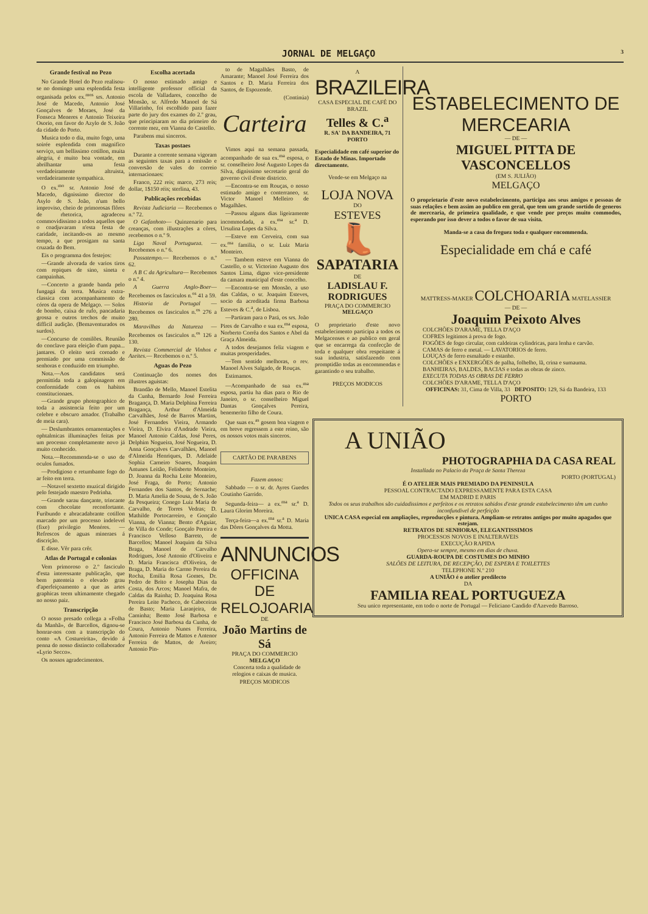JORNAL DE MELGAÇO 3
Grande festival no Pezo
No Grande Hotel do Pezo realisou-se no domingo uma esplendida festa organisada pelos ex.<sup>mos</sup> srs. Antonio José de Macedo, Antonio José Gonçalves de Moraes, José da Fonseca Meneres e Antonio Teixeira Osorio, em favor do Azylo de S. João da cidade do Porto.
Musica todo o dia, muito fogo, uma soirée esplendida com magnifico serviço, um bellissimo cotillon, muita alegria, é muito boa vontade, em abrilhantar uma festa verdadeiramente altruista, verdadeiramente sympathica.
O ex.<sup>mo</sup> sr. Antonio José de Macedo, dignissimo director do Asylo de S. João, n'um bello improviso, cheio de primorosas flôres de rhetorica, agradeceu commovidissimo a todos aquelles que o coadjuvaram n'esta festa de caridade, incitando-os ao mesmo tempo, a que prosigam na santa cruzada do Bem.
Eis o programma dos festejos:
—Grande alvorada de varios tiros com repiques de sino, sineta e campainhas.
—Concerto a grande banda pelo fungagá da terra. Musica extra-classica com acompanhamento de córos da opera de Melgaço. — Solos de bombo, caixa de rufo, pancadaria grossa e outros trechos de muito difficil audição. (Bemaventurados os surdos).
—Concurso de comilões. Reunião do conclave para eleição d'um papa... jantares. O eleito será coroado e premiado por uma commissão de senhoras e conduzido em triumpho.
Nota.—Aos candidatos será permittida toda a galopinagem em conformidade com os habitos constitucionaes.
—Grande grupo photographico de toda a assistencia feito por um celebre e obscuro amador. (Trabalho de meia cara).
— Deslumbrantes ornamentações e ophtalmicas illuminações feitas por um processo completamente novo já muito conhecido.
Nota.—Recommenda-se o uso de oculos fumados.
—Prodigioso e retumbante fogo do ar feito em terra.
—Notavel sextetto muzical dirigido pelo festejado maestro Pedrinha.
—Grande sarau dançante, trincante com chocolate reconfortante. Furibundo e abracadabrante cotillon marcado por um processo indelevel (fixe) privilegio Menéres. — Refrescos de aguas mineraes á discrição.
E disse. Vêr para crêr.
Atlas de Portugal e colonias
Vem primoroso o 2.º fasciculo d'esta interessante publicação, que bem patenteia o elevado grau d'aperfeiçoamento a que as artes graphicas teem ultimamente chegado no nosso paiz.
Transcripção
O nosso presado collega a «Folha da Manhã», de Barcellos, dignou-se honrar-nos com a transcripção do conto «A Costureirita», devido á penna do nosso distincto collaborador «Lyrio Secco».
Os nossos agradecimentos.
Escolha acertada
O nosso estimado amigo e intelligente professor official da escola de Valladares, concelho de Monsão, sr. Alfredo Manoel de Sá Villarinho, foi escolhido para fazer parte do jury dos exames do 2.º grau, que principiaram no dia primeiro do corrente mez, em Vianna do Castello.
Parabens mui sinceros.
Taxas postaes
Durante a corrente semana vigoram as seguintes taxas para a emissão e conversão de vales do correio internacionaes:
Franco, 222 reis; marco, 273 reis; dollar, 1$150 réis; sterlina, 43.
Publicações recebidas
Revista Judiciaria — Recebemos o n.º 72.
O Gafanhoto— Quinzenario para creanças, com illustrações a côres, recebemos o n.º 9.
Liga Naval Portugueza. —Recebemos o n.º 6.
Passatempo.— Recebemos o n.º 62.
A B C da Agricultura— Recebemos o n.º 4.
A Guerra Anglo-Boer— Recebemos os fasciculos n.<sup>os</sup> 41 a 59.
Historia de Portugal — Recebemos os fasciculos n.<sup>os</sup> 276 a 280.
Maravilhas da Natureza —Recebemos os fasciculos n.<sup>os</sup> 126 a 130.
Revista Commercial de Vinhos e Azeites.— Recebemos o n.º 5.
Aguas do Pezo
Continuação dos nomes dos illustres aguistas:
Brandão de Mello, Manoel Estelita da Cunha, Bernardo José Ferreira Bragança, D. Maria Delphina Ferreira Bragança, Arthur d'Almeida Carvalhães, José de Barros Martins, José Fernandes Vieira, Armando Vieira, D. Elvira d'Andrade Vieira, Manoel Antonio Caldas, José Peres, Delphim Nogueira, José Nogueira, D. Anna Gonçalves Carvalhães, Manoel d'Almeida Henriques, D. Adelaide Sophia Carneiro Soares, Joaquim Antunes Leitão, Felisberto Monteiro, D. Joanna da Rocha Leite Monteiro, José Fraga, do Porto; Antonio Fernandes dos Santos, de Sernache; D. Maria Amelia de Sousa, de S. João da Pesqueira; Conego Luiz Maria de Carvalho, de Torres Vedras; D. Mathilde Portocarreiro, e Gonçalo Vianna, de Vianna; Bento d'Aguiar, de Villa do Conde; Gonçalo Pereira e Francisco Velloso Barreto, de Barcellos; Manoel Joaquim da Silva Braga, Manoel de Carvalho Rodrigues, José Antonio d'Oliveira e D. Maria Francisca d'Oliveira, de Braga, D. Maria do Carmo Pereira da Rocha, Emilia Rosa Gomes, Dr. Pedro de Brito e Josepha Dias da Costa, dos Arcos; Manoel Mafra, de Caldas da Rainha; D. Joaquina Rosa Pereira Leite Pacheco, de Cabeceiras de Basto; Maria Laranjeira, de Caminha; Bento José Barbosa e Francisco José Barbosa da Cunha, de Coura, Antonio Nunes Ferreira, Antonio Ferreira de Mattos e Antenor Ferreira de Mattos, de Aveiro; Antonio Pin-
to de Magalhães Basto, de Amarante; Manoel José Ferreira dos Santos e D. Maria Ferreira dos Santos, de Espozende.
(Continúa)
Carteira
Vimos aqui na semana passada, acompanhado de sua ex.<sup>ma</sup> esposa, o sr. conselheiro José Augusto Lopes da Silva, dignissimo secretario geral do governo civil d'este districto.
—Encontra-se em Rouças, o nosso estimado amigo e conterraneo, sr. Victor Manoel Melleiro de Magalhães.
—Passou alguns dias ligeiramente incommodada, a ex.<sup>ma</sup> sr.<sup>a</sup> D. Ursulina Lopes da Silva.
—Esteve em Cerveira, com sua ex.<sup>ma</sup> familia, o sr. Luiz Maria Monteiro.
— Tambem esteve em Vianna do Castello, o sr. Victorino Augusto dos Santos Lima, digno vice-presidente da camara municipal d'este concelho.
—Encontra-se em Monsão, a uso das Caldas, o sr. Joaquim Esteves, socio da acreditada firma Barbosa Esteves & C.<sup>a</sup>, de Lisboa.
—Partiram para o Pará, os srs. João Pires de Carvalho e sua ex.<sup>ma</sup> esposa, Norberto Corrêa dos Santos e Abel da Graça Almeida.
A todos desejamos feliz viagem e muitas prosperidades.
—Tem sentido melhoras, o rev. Manoel Alves Salgado, de Rouças.
Estimamos.
—Acompanhado de sua ex.<sup>ma</sup> esposa, partiu ha dias para o Rio de Janeiro, o sr. conselheiro Miguel Dantas Gonçalves Pereira, benemerito filho de Coura.
Que suas ex.<sup>as</sup> gosem boa viagem e em breve regressem a este reino, são os nossos votos mais sinceros.
CARTÃO DE PARABENS
Fazem annos:
Sabbado — o sr. dr. Ayres Guedes Coutinho Garrido.
Segunda-feira— a ex.<sup>ma</sup> sr.<sup>a</sup> D. Laura Glorim Moreira.
Terça-feira—a ex.<sup>ma</sup> sr.<sup>a</sup> D. Maria das Dôres Gonçalves da Motta.
ANNUNCIOS
OFFICINA DE RELOJOARIA
DE
João Martins de Sá
PRAÇA DO COMMERCIO
MELGAÇO
Concerta toda a qualidade de relogios e caixas de musica.
PREÇOS MODICOS
A
BRAZILEIRA
CASA ESPECIAL DE CAFÉ DO BRAZIL
Telles & C.<sup>a</sup>
R. SA' DA BANDEIRA, 71
PORTO
Especialidade em café superior do Estado de Minas. Importado directamente.
Vende-se em Melgaço na
LOJA NOVA
DO
ESTEVES
👢
SAPATARIA
DE
LADISLAU F. RODRIGUES
PRAÇA DO COMMERCIO
MELGAÇO
O proprietario d'este novo estabelecimento participa a todos os Melgacenses e ao publico em geral que se encarrega da confecção de toda e qualquer obra respeitante á sua industria, satisfazendo com promptidão todas as encommendas e garantindo o seu trabalho.
PREÇOS MODICOS
ESTABELECIMENTO DE MERCEARIA
— DE —
MIGUEL PITTA DE VASCONCELLOS
(EM S. JULIÃO)
MELGAÇO
O proprietario d'este novo estabelecimento, participa aos seus amigos e pessoas de suas relações e bem assim ao publico em geral, que tem um grande sortido de generos de mercearia, de primeira qualidade, e que vende por preços muito commodos, esperando por isso dever a todos o favor de sua visita.
Manda-se a casa do freguez toda e qualquer encommenda.
Especialidade em chá e café
MATTRESS-MAKER COLCHOARIA MATELASSIER
— DE —
Joaquim Peixoto Alves
COLCHÕES D'ARAME, TELLA D'AÇO
COFRES legitimos á prova de fogo.
FOGÕES de fogo circular, com caldeiras cylindricas, para lenha e carvão.
CAMAS de ferro e metal. — LAVATORIOS de ferro.
LOUÇAS de ferro esmaltado e estanho.
COLCHÕES e ENXERGÕES de palha, folhelho, lã, crina e sumauma.
BANHEIRAS, BALDES, BACIAS e todas as obras de zinco.
EXECUTA TODAS AS OBRAS DE FERRO
COLCHÕES D'ARAME, TELLA D'AÇO
OFFICINAS: 31, Cima de Villa, 33 DEPOSITO: 129, Sá da Bandeira, 133
PORTO
A UNIÃO
PHOTOGRAPHIA DA CASA REAL
Installada no Palacio da Praça de Santa Thereza
PORTO (PORTUGAL)
É O ATELIER MAIS PREMIADO DA PENINSULA
PESSOAL CONTRACTADO EXPRESSAMENTE PARA ESTA CASA
EM MADRID E PARIS
Todos os seus trabalhos são cuidadissimos e perfeitos e os retratos sahidos d'este grande estabelecimento têm um cunho inconfundivel de perfeição
UNICA CASA especial em ampliações, reproducções e pintura. Ampliam-se retratos antigos por muito apagados que estejam.
RETRATOS DE SENHORAS, ELEGANTISSIMOS
PROCESSOS NOVOS E INALTERAVEIS
EXECUÇÃO RAPIDA
Opera-se sempre, mesmo em dias de chuva.
GUARDA-ROUPA DE COSTUMES DO MINHO
SALÕES DE LEITURA, DE RECEPÇÃO, DE ESPERA E TOILETTES
TELEPHONE N.º 210
A UNIÃO é o atelier predilecto
DA
FAMILIA REAL PORTUGUEZA
Seu unico representante, em todo o norte de Portugal — Feliciano Candido d'Azevedo Barroso.